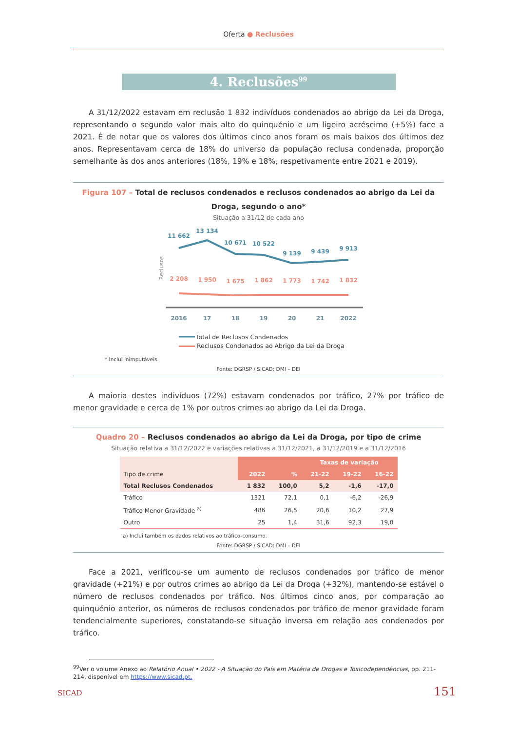Oferta ● Reclusões
4. Reclusões<sup>99</sup>
A 31/12/2022 estavam em reclusão 1 832 indivíduos condenados ao abrigo da Lei da Droga, representando o segundo valor mais alto do quinquénio e um ligeiro acréscimo (+5%) face a 2021. É de notar que os valores dos últimos cinco anos foram os mais baixos dos últimos dez anos. Representavam cerca de 18% do universo da população reclusa condenada, proporção semelhante às dos anos anteriores (18%, 19% e 18%, respetivamente entre 2021 e 2019).
Figura 107 – Total de reclusos condenados e reclusos condenados ao abrigo da Lei da Droga, segundo o ano*
Situação a 31/12 de cada ano
Reclusos
11 662
13 134
10 671
10 522
9 139
9 439
9 913
2 208
1 950
1 675
1 862
1 773
1 742
1 832
2016
17
18
19
20
21
2022
Total de Reclusos Condenados
Reclusos Condenados ao Abrigo da Lei da Droga
* Inclui inimputáveis.
Fonte: DGRSP / SICAD: DMI – DEI
A maioria destes indivíduos (72%) estavam condenados por tráfico, 27% por tráfico de menor gravidade e cerca de 1% por outros crimes ao abrigo da Lei da Droga.
Quadro 20 – Reclusos condenados ao abrigo da Lei da Droga, por tipo de crime
Situação relativa a 31/12/2022 e variações relativas a 31/12/2021, a 31/12/2019 e a 31/12/2016
| Tipo de crime | 2022 | % | Taxas de variação | | |
| --- | --- | --- | --- | --- | --- |
| | | | 21-22 | 19-22 | 16-22 |
| Total Reclusos Condenados | 1 832 | 100,0 | 5,2 | -1,6 | -17,0 |
| Tráfico | 1321 | 72,1 | 0,1 | -6,2 | -26,9 |
| Tráfico Menor Gravidade <sup>a)</sup> | 486 | 26,5 | 20,6 | 10,2 | 27,9 |
| Outro | 25 | 1,4 | 31,6 | 92,3 | 19,0 |
a) Inclui também os dados relativos ao tráfico-consumo.
Fonte: DGRSP / SICAD: DMI – DEI
Face a 2021, verificou-se um aumento de reclusos condenados por tráfico de menor gravidade (+21%) e por outros crimes ao abrigo da Lei da Droga (+32%), mantendo-se estável o número de reclusos condenados por tráfico. Nos últimos cinco anos, por comparação ao quinquénio anterior, os números de reclusos condenados por tráfico de menor gravidade foram tendencialmente superiores, constatando-se situação inversa em relação aos condenados por tráfico.
<sup>99</sup> Ver o volume Anexo ao Relatório Anual • 2022 - A Situação do País em Matéria de Drogas e Toxicodependências, pp. 211-214, disponível em https://www.sicad.pt.
SICAD 151